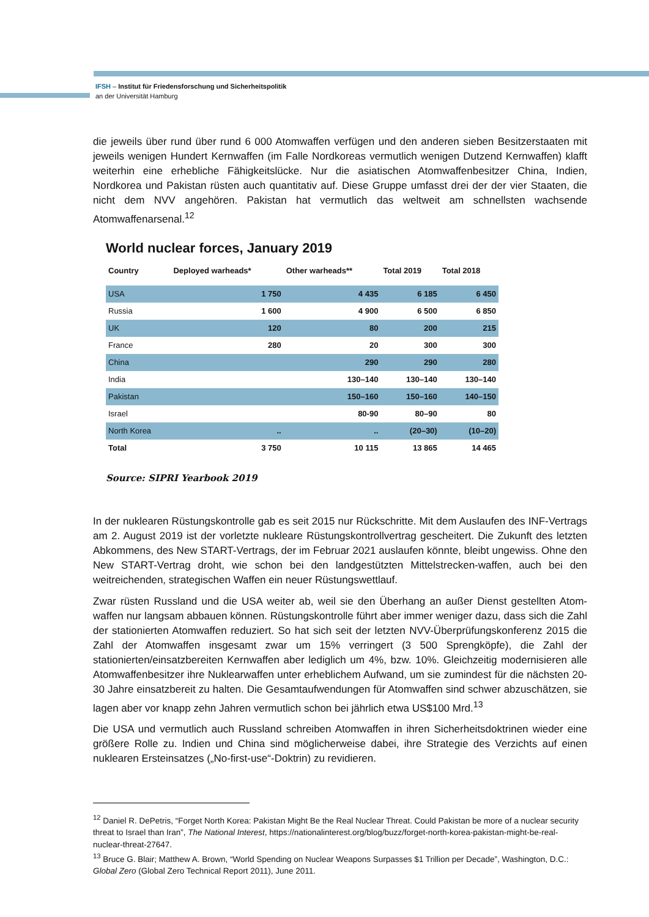IFSH – Institut für Friedensforschung und Sicherheitspolitik
an der Universität Hamburg
die jeweils über rund über rund 6 000 Atomwaffen verfügen und den anderen sieben Besitzerstaaten mit jeweils wenigen Hundert Kernwaffen (im Falle Nordkoreas vermutlich wenigen Dutzend Kernwaffen) klafft weiterhin eine erhebliche Fähigkeitslücke. Nur die asiatischen Atomwaffenbesitzer China, Indien, Nordkorea und Pakistan rüsten auch quantitativ auf. Diese Gruppe umfasst drei der der vier Staaten, die nicht dem NVV angehören. Pakistan hat vermutlich das weltweit am schnellsten wachsende Atomwaffenarsenal.<sup>12</sup>
World nuclear forces, January 2019
| Country | Deployed warheads* | Other warheads** | Total 2019 | Total 2018 |
| --- | --- | --- | --- | --- |
| USA | 1 750 | 4 435 | 6 185 | 6 450 |
| Russia | 1 600 | 4 900 | 6 500 | 6 850 |
| UK | 120 | 80 | 200 | 215 |
| France | 280 | 20 | 300 | 300 |
| China | | 290 | 290 | 280 |
| India | | 130–140 | 130–140 | 130–140 |
| Pakistan | | 150–160 | 150–160 | 140–150 |
| Israel | | 80-90 | 80–90 | 80 |
| North Korea | .. | .. | (20–30) | (10–20) |
| Total | 3 750 | 10 115 | 13 865 | 14 465 |
Source: SIPRI Yearbook 2019
In der nuklearen Rüstungskontrolle gab es seit 2015 nur Rückschritte. Mit dem Auslaufen des INF-Vertrags am 2. August 2019 ist der vorletzte nukleare Rüstungskontrollvertrag gescheitert. Die Zukunft des letzten Abkommens, des New START-Vertrags, der im Februar 2021 auslaufen könnte, bleibt ungewiss. Ohne den New START-Vertrag droht, wie schon bei den landgestützten Mittelstrecken-waffen, auch bei den weitreichenden, strategischen Waffen ein neuer Rüstungswettlauf.
Zwar rüsten Russland und die USA weiter ab, weil sie den Überhang an außer Dienst gestellten Atom-waffen nur langsam abbauen können. Rüstungskontrolle führt aber immer weniger dazu, dass sich die Zahl der stationierten Atomwaffen reduziert. So hat sich seit der letzten NVV-Überprüfungskonferenz 2015 die Zahl der Atomwaffen insgesamt zwar um 15% verringert (3 500 Sprengköpfe), die Zahl der stationierten/einsatzbereiten Kernwaffen aber lediglich um 4%, bzw. 10%. Gleichzeitig modernisieren alle Atomwaffenbesitzer ihre Nuklearwaffen unter erheblichem Aufwand, um sie zumindest für die nächsten 20-30 Jahre einsatzbereit zu halten. Die Gesamtaufwendungen für Atomwaffen sind schwer abzuschätzen, sie lagen aber vor knapp zehn Jahren vermutlich schon bei jährlich etwa US$100 Mrd.<sup>13</sup>
Die USA und vermutlich auch Russland schreiben Atomwaffen in ihren Sicherheitsdoktrinen wieder eine größere Rolle zu. Indien und China sind möglicherweise dabei, ihre Strategie des Verzichts auf einen nuklearen Ersteinsatzes („No-first-use“-Doktrin) zu revidieren.
<sup>12</sup> Daniel R. DePetris, “Forget North Korea: Pakistan Might Be the Real Nuclear Threat. Could Pakistan be more of a nuclear security threat to Israel than Iran”, The National Interest, https://nationalinterest.org/blog/buzz/forget-north-korea-pakistan-might-be-real-nuclear-threat-27647.
<sup>13</sup> Bruce G. Blair; Matthew A. Brown, “World Spending on Nuclear Weapons Surpasses $1 Trillion per Decade”, Washington, D.C.: Global Zero (Global Zero Technical Report 2011), June 2011.